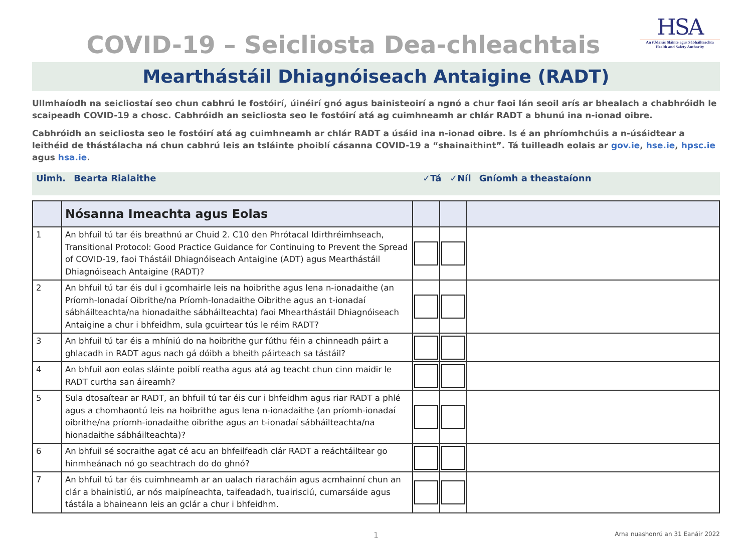HSA
An tÚdarás Sláinte agus Sábháilteachta
Health and Safety Authority
COVID-19 – Seicliosta Dea-chleachtais
Mearthástáil Dhiagnóiseach Antaigine (RADT)
Ullmhaíodh na seicliostaí seo chun cabhrú le fostóirí, úinéirí gnó agus bainisteoirí a ngnó a chur faoi lán seoil arís ar bhealach a chabhróidh le scaipeadh COVID-19 a chosc. Cabhróidh an seicliosta seo le fostóirí atá ag cuimhneamh ar chlár RADT a bhunú ina n-ionad oibre.
Cabhróidh an seicliosta seo le fostóirí atá ag cuimhneamh ar chlár RADT a úsáid ina n-ionad oibre. Is é an phríomhchúis a n-úsáidtear a leithéid de thástálacha ná chun cabhrú leis an tsláinte phoiblí cásanna COVID-19 a “shainaithint”. Tá tuilleadh eolais ar gov.ie, hse.ie, hpsc.ie agus hsa.ie.
| Uimh. | Bearta Rialaithe | ✓Tá | ✓Níl | Gníomh a theastaíonn |
| | Nósanna Imeachta agus Eolas | | | |
| 1 | An bhfuil tú tar éis breathnú ar Chuid 2. C10 den Phrótacal Idirthréimhseach, Transitional Protocol: Good Practice Guidance for Continuing to Prevent the Spread of COVID-19, faoi Thástáil Dhiagnóiseach Antaigine (ADT) agus Mearthástáil Dhiagnóiseach Antaigine (RADT)? | | | |
| 2 | An bhfuil tú tar éis dul i gcomhairle leis na hoibrithe agus lena n-ionadaithe (an Príomh-Ionadaí Oibrithe/na Príomh-Ionadaithe Oibrithe agus an t-ionadaí sábháilteachta/na hionadaithe sábháilteachta) faoi Mhearthástáil Dhiagnóiseach Antaigine a chur i bhfeidhm, sula gcuirtear tús le réim RADT? | | | |
| 3 | An bhfuil tú tar éis a mhíniú do na hoibrithe gur fúthu féin a chinneadh páirt a ghlacadh in RADT agus nach gá dóibh a bheith páirteach sa tástáil? | | | |
| 4 | An bhfuil aon eolas sláinte poiblí reatha agus atá ag teacht chun cinn maidir le RADT curtha san áireamh? | | | |
| 5 | Sula dtosaítear ar RADT, an bhfuil tú tar éis cur i bhfeidhm agus riar RADT a phlé agus a chomhaontú leis na hoibrithe agus lena n-ionadaithe (an príomh-ionadaí oibrithe/na príomh-ionadaithe oibrithe agus an t-ionadaí sábháilteachta/na hionadaithe sábháilteachta)? | | | |
| 6 | An bhfuil sé socraithe agat cé acu an bhfeilfeadh clár RADT a reáchtáiltear go hinmheánach nó go seachtrach do do ghnó? | | | |
| 7 | An bhfuil tú tar éis cuimhneamh ar an ualach riaracháin agus acmhainní chun an clár a bhainistiú, ar nós maipíneachta, taifeadadh, tuairisciú, cumarsáide agus tástála a bhaineann leis an gclár a chur i bhfeidhm. | | | |
1 Arna nuashonrú an 31 Eanáir 2022